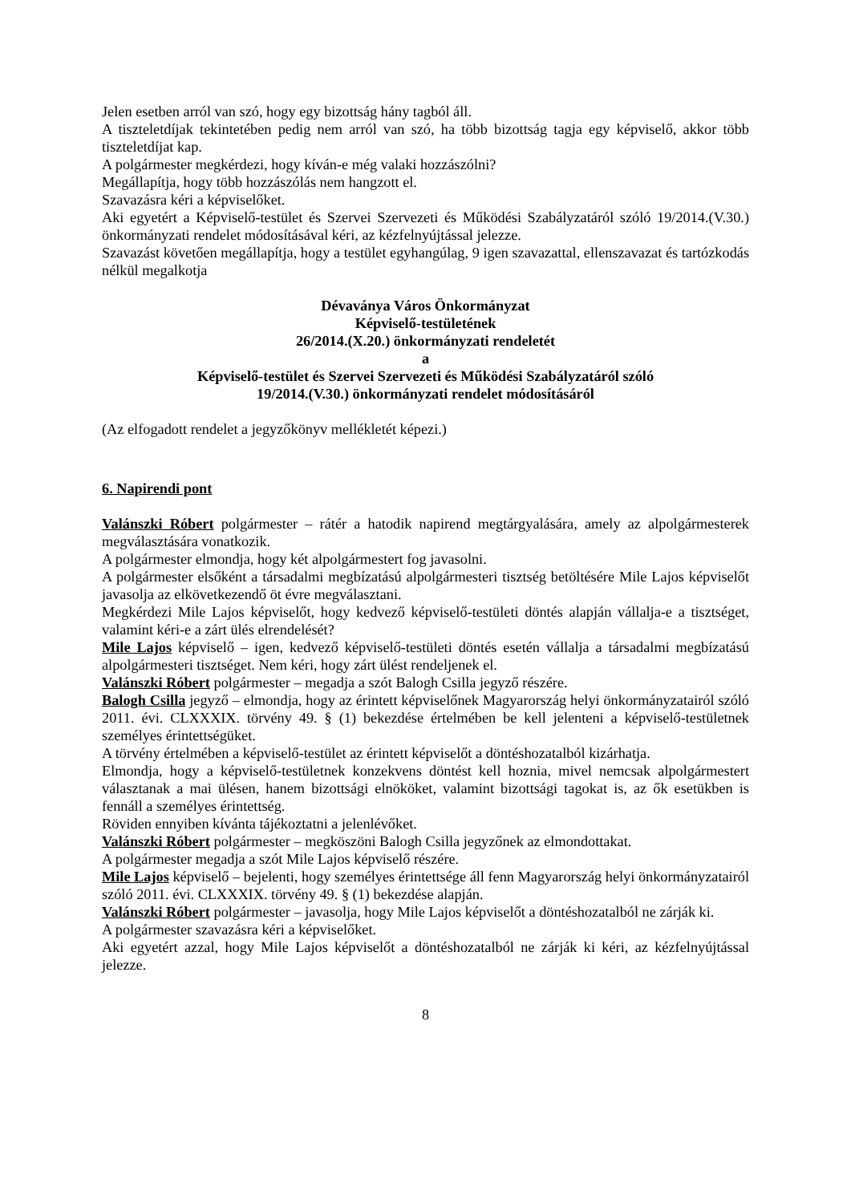Jelen esetben arról van szó, hogy egy bizottság hány tagból áll.
A tiszteletdíjak tekintetében pedig nem arról van szó, ha több bizottság tagja egy képviselő, akkor több tiszteletdíjat kap.
A polgármester megkérdezi, hogy kíván-e még valaki hozzászólni?
Megállapítja, hogy több hozzászólás nem hangzott el.
Szavazásra kéri a képviselőket.
Aki egyetért a Képviselő-testület és Szervei Szervezeti és Működési Szabályzatáról szóló 19/2014.(V.30.) önkormányzati rendelet módosításával kéri, az kézfelnyújtással jelezze.
Szavazást követően megállapítja, hogy a testület egyhangúlag, 9 igen szavazattal, ellenszavazat és tartózkodás nélkül megalkotja
Dévaványa Város Önkormányzat
Képviselő-testületének
26/2014.(X.20.) önkormányzati rendeletét
a
Képviselő-testület és Szervei Szervezeti és Működési Szabályzatáról szóló
19/2014.(V.30.) önkormányzati rendelet módosításáról
(Az elfogadott rendelet a jegyzőkönyv mellékletét képezi.)
6. Napirendi pont
Valánszki Róbert polgármester – rátér a hatodik napirend megtárgyalására, amely az alpolgármesterek megválasztására vonatkozik.
A polgármester elmondja, hogy két alpolgármestert fog javasolni.
A polgármester elsőként a társadalmi megbízatású alpolgármesteri tisztség betöltésére Mile Lajos képviselőt javasolja az elkövetkezendő öt évre megválasztani.
Megkérdezi Mile Lajos képviselőt, hogy kedvező képviselő-testületi döntés alapján vállalja-e a tisztséget, valamint kéri-e a zárt ülés elrendelését?
Mile Lajos képviselő – igen, kedvező képviselő-testületi döntés esetén vállalja a társadalmi megbízatású alpolgármesteri tisztséget. Nem kéri, hogy zárt ülést rendeljenek el.
Valánszki Róbert polgármester – megadja a szót Balogh Csilla jegyző részére.
Balogh Csilla jegyző – elmondja, hogy az érintett képviselőnek Magyarország helyi önkormányzatairól szóló 2011. évi. CLXXXIX. törvény 49. § (1) bekezdése értelmében be kell jelenteni a képviselő-testületnek személyes érintettségüket.
A törvény értelmében a képviselő-testület az érintett képviselőt a döntéshozatalból kizárhatja.
Elmondja, hogy a képviselő-testületnek konzekvens döntést kell hoznia, mivel nemcsak alpolgármestert választanak a mai ülésen, hanem bizottsági elnököket, valamint bizottsági tagokat is, az ők esetükben is fennáll a személyes érintettség.
Röviden ennyiben kívánta tájékoztatni a jelenlévőket.
Valánszki Róbert polgármester – megköszöni Balogh Csilla jegyzőnek az elmondottakat.
A polgármester megadja a szót Mile Lajos képviselő részére.
Mile Lajos képviselő – bejelenti, hogy személyes érintettsége áll fenn Magyarország helyi önkormányzatairól szóló 2011. évi. CLXXXIX. törvény 49. § (1) bekezdése alapján.
Valánszki Róbert polgármester – javasolja, hogy Mile Lajos képviselőt a döntéshozatalból ne zárják ki.
A polgármester szavazásra kéri a képviselőket.
Aki egyetért azzal, hogy Mile Lajos képviselőt a döntéshozatalból ne zárják ki kéri, az kézfelnyújtással jelezze.
8